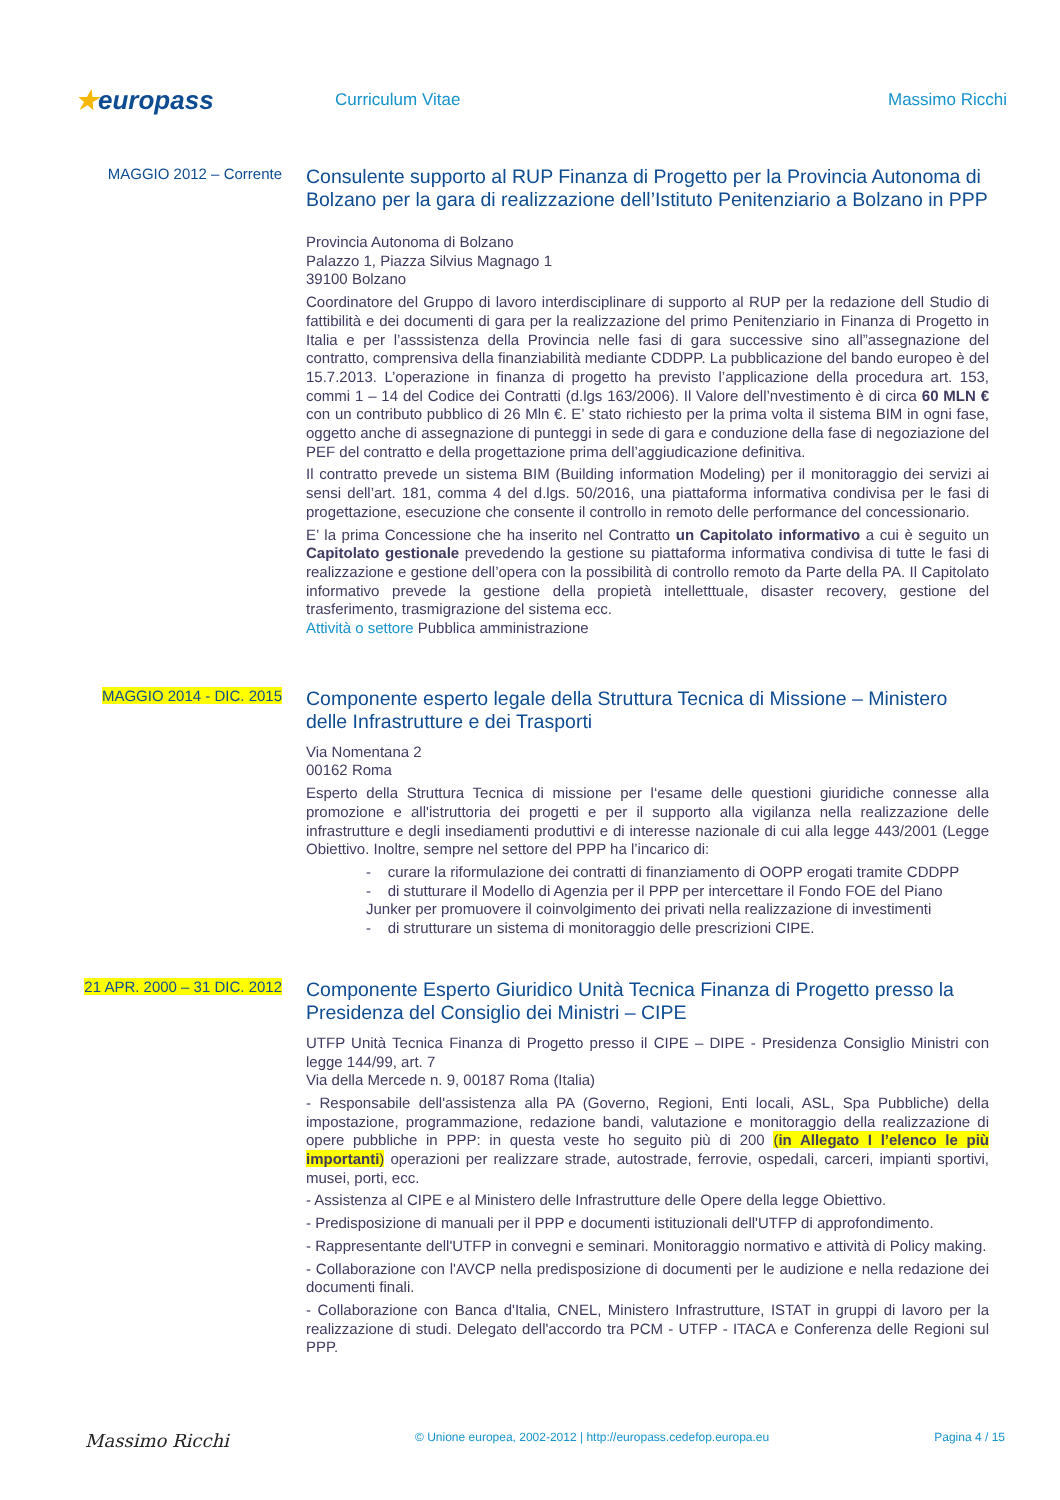★europass
Curriculum Vitae Massimo Ricchi
MAGGIO 2012 – Corrente
Consulente supporto al RUP Finanza di Progetto per la Provincia Autonoma di Bolzano per la gara di realizzazione dell’Istituto Penitenziario a Bolzano in PPP
Provincia Autonoma di Bolzano
Palazzo 1, Piazza Silvius Magnago 1
39100 Bolzano
Coordinatore del Gruppo di lavoro interdisciplinare di supporto al RUP per la redazione dell Studio di fattibilità e dei documenti di gara per la realizzazione del primo Penitenziario in Finanza di Progetto in Italia e per l’asssistenza della Provincia nelle fasi di gara successive sino all”assegnazione del contratto, comprensiva della finanziabilità mediante CDDPP. La pubblicazione del bando europeo è del 15.7.2013. L’operazione in finanza di progetto ha previsto l’applicazione della procedura art. 153, commi 1 – 14 del Codice dei Contratti (d.lgs 163/2006). Il Valore dell’nvestimento è di circa 60 MLN € con un contributo pubblico di 26 Mln €. E’ stato richiesto per la prima volta il sistema BIM in ogni fase, oggetto anche di assegnazione di punteggi in sede di gara e conduzione della fase di negoziazione del PEF del contratto e della progettazione prima dell’aggiudicazione definitiva.
Il contratto prevede un sistema BIM (Building information Modeling) per il monitoraggio dei servizi ai sensi dell’art. 181, comma 4 del d.lgs. 50/2016, una piattaforma informativa condivisa per le fasi di progettazione, esecuzione che consente il controllo in remoto delle performance del concessionario.
E’ la prima Concessione che ha inserito nel Contratto un Capitolato informativo a cui è seguito un Capitolato gestionale prevedendo la gestione su piattaforma informativa condivisa di tutte le fasi di realizzazione e gestione dell’opera con la possibilità di controllo remoto da Parte della PA. Il Capitolato informativo prevede la gestione della propietà intelletttuale, disaster recovery, gestione del trasferimento, trasmigrazione del sistema ecc.
Attività o settore Pubblica amministrazione
MAGGIO 2014 - DIC. 2015
Componente esperto legale della Struttura Tecnica di Missione – Ministero delle Infrastrutture e dei Trasporti
Via Nomentana 2
00162 Roma
Esperto della Struttura Tecnica di missione per l‘esame delle questioni giuridiche connesse alla promozione e all'istruttoria dei progetti e per il supporto alla vigilanza nella realizzazione delle infrastrutture e degli insediamenti produttivi e di interesse nazionale di cui alla legge 443/2001 (Legge Obiettivo. Inoltre, sempre nel settore del PPP ha l’incarico di:
- curare la riformulazione dei contratti di finanziamento di OOPP erogati tramite CDDPP
- di stutturare il Modello di Agenzia per il PPP per intercettare il Fondo FOE del Piano Junker per promuovere il coinvolgimento dei privati nella realizzazione di investimenti
- di strutturare un sistema di monitoraggio delle prescrizioni CIPE.
21 APR. 2000 – 31 DIC. 2012
Componente Esperto Giuridico Unità Tecnica Finanza di Progetto presso la Presidenza del Consiglio dei Ministri – CIPE
UTFP Unità Tecnica Finanza di Progetto presso il CIPE – DIPE - Presidenza Consiglio Ministri con legge 144/99, art. 7
Via della Mercede n. 9, 00187 Roma (Italia)
- Responsabile dell'assistenza alla PA (Governo, Regioni, Enti locali, ASL, Spa Pubbliche) della impostazione, programmazione, redazione bandi, valutazione e monitoraggio della realizzazione di opere pubbliche in PPP: in questa veste ho seguito più di 200 (in Allegato I l’elenco le più importanti) operazioni per realizzare strade, autostrade, ferrovie, ospedali, carceri, impianti sportivi, musei, porti, ecc.
- Assistenza al CIPE e al Ministero delle Infrastrutture delle Opere della legge Obiettivo.
- Predisposizione di manuali per il PPP e documenti istituzionali dell'UTFP di approfondimento.
- Rappresentante dell'UTFP in convegni e seminari. Monitoraggio normativo e attività di Policy making.
- Collaborazione con l'AVCP nella predisposizione di documenti per le audizione e nella redazione dei documenti finali.
- Collaborazione con Banca d'Italia, CNEL, Ministero Infrastrutture, ISTAT in gruppi di lavoro per la realizzazione di studi. Delegato dell'accordo tra PCM - UTFP - ITACA e Conferenza delle Regioni sul PPP.
Massimo Ricchi
© Unione europea, 2002-2012 | http://europass.cedefop.europa.eu
Pagina 4 / 15